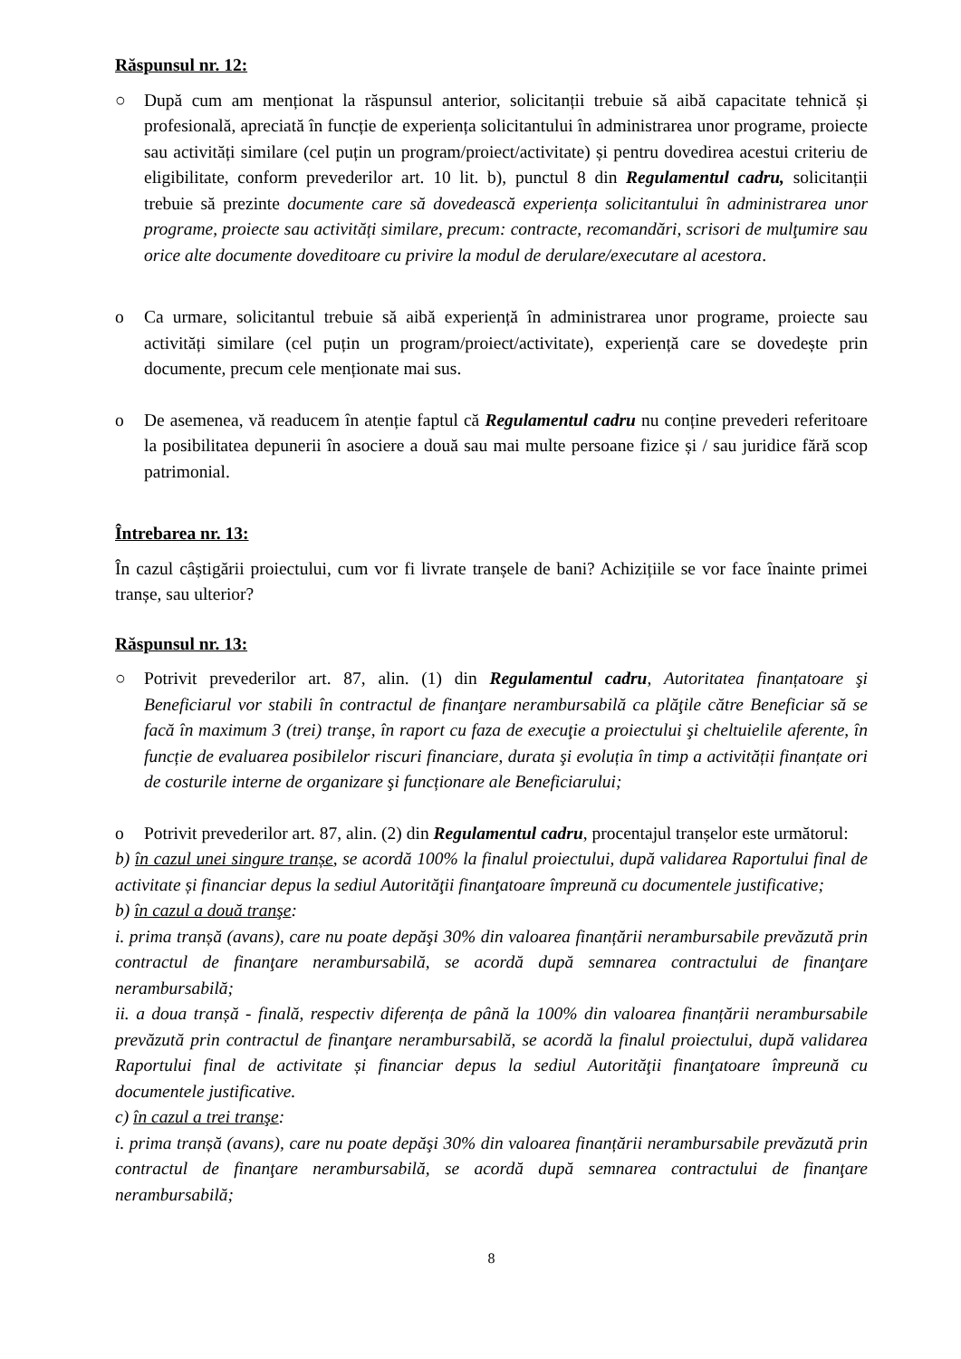Răspunsul nr. 12:
○ După cum am menționat la răspunsul anterior, solicitanții trebuie să aibă capacitate tehnică și profesională, apreciată în funcție de experiența solicitantului în administrarea unor programe, proiecte sau activități similare (cel puțin un program/proiect/activitate) și pentru dovedirea acestui criteriu de eligibilitate, conform prevederilor art. 10 lit. b), punctul 8 din Regulamentul cadru, solicitanții trebuie să prezinte documente care să dovedească experiența solicitantului în administrarea unor programe, proiecte sau activități similare, precum: contracte, recomandări, scrisori de mulţumire sau orice alte documente doveditoare cu privire la modul de derulare/executare al acestora.
o Ca urmare, solicitantul trebuie să aibă experiență în administrarea unor programe, proiecte sau activități similare (cel puțin un program/proiect/activitate), experiență care se dovedește prin documente, precum cele menționate mai sus.
o De asemenea, vă readucem în atenție faptul că Regulamentul cadru nu conține prevederi referitoare la posibilitatea depunerii în asociere a două sau mai multe persoane fizice și / sau juridice fără scop patrimonial.
Întrebarea nr. 13:
În cazul câștigării proiectului, cum vor fi livrate tranșele de bani? Achizițiile se vor face înainte primei tranșe, sau ulterior?
Răspunsul nr. 13:
○ Potrivit prevederilor art. 87, alin. (1) din Regulamentul cadru, Autoritatea finanțatoare şi Beneficiarul vor stabili în contractul de finanţare nerambursabilă ca plăţile către Beneficiar să se facă în maximum 3 (trei) tranşe, în raport cu faza de execuţie a proiectului şi cheltuielile aferente, în funcție de evaluarea posibilelor riscuri financiare, durata şi evoluția în timp a activității finanțate ori de costurile interne de organizare şi funcționare ale Beneficiarului;
o Potrivit prevederilor art. 87, alin. (2) din Regulamentul cadru, procentajul tranșelor este următorul:
b) în cazul unei singure tranșe, se acordă 100% la finalul proiectului, după validarea Raportului final de activitate și financiar depus la sediul Autorităţii finanţatoare împreună cu documentele justificative;
b) în cazul a două tranşe:
i. prima tranșă (avans), care nu poate depăşi 30% din valoarea finanțării nerambursabile prevăzută prin contractul de finanţare nerambursabilă, se acordă după semnarea contractului de finanţare nerambursabilă;
ii. a doua tranșă - finală, respectiv diferența de până la 100% din valoarea finanțării nerambursabile prevăzută prin contractul de finanţare nerambursabilă, se acordă la finalul proiectului, după validarea Raportului final de activitate și financiar depus la sediul Autorităţii finanţatoare împreună cu documentele justificative.
c) în cazul a trei tranşe:
i. prima tranșă (avans), care nu poate depăşi 30% din valoarea finanțării nerambursabile prevăzută prin contractul de finanţare nerambursabilă, se acordă după semnarea contractului de finanţare nerambursabilă;
8